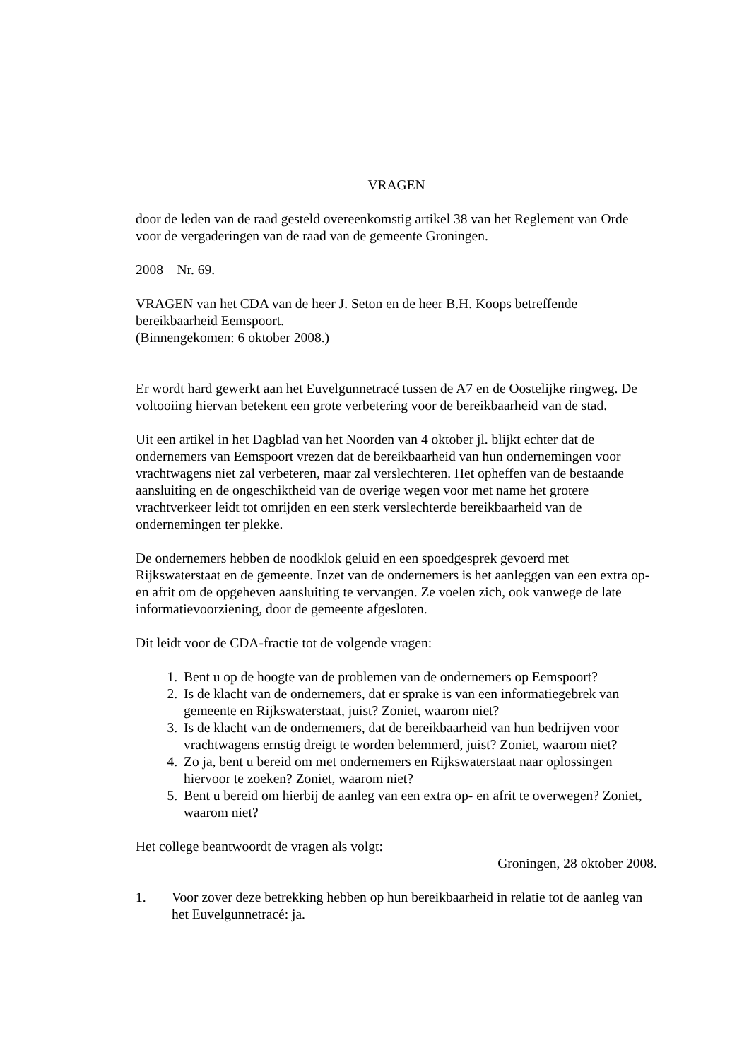VRAGEN
door de leden van de raad gesteld overeenkomstig artikel 38 van het Reglement van Orde voor de vergaderingen van de raad van de gemeente Groningen.
2008 – Nr. 69.
VRAGEN van het CDA van de heer J. Seton en de heer B.H. Koops betreffende bereikbaarheid Eemspoort.
(Binnengekomen: 6 oktober 2008.)
Er wordt hard gewerkt aan het Euvelgunnetracé tussen de A7 en de Oostelijke ringweg. De voltooiing hiervan betekent een grote verbetering voor de bereikbaarheid van de stad.
Uit een artikel in het Dagblad van het Noorden van 4 oktober jl. blijkt echter dat de ondernemers van Eemspoort vrezen dat de bereikbaarheid van hun ondernemingen voor vrachtwagens niet zal verbeteren, maar zal verslechteren. Het opheffen van de bestaande aansluiting en de ongeschiktheid van de overige wegen voor met name het grotere vrachtverkeer leidt tot omrijden en een sterk verslechterde bereikbaarheid van de ondernemingen ter plekke.
De ondernemers hebben de noodklok geluid en een spoedgesprek gevoerd met Rijkswaterstaat en de gemeente. Inzet van de ondernemers is het aanleggen van een extra op- en afrit om de opgeheven aansluiting te vervangen. Ze voelen zich, ook vanwege de late informatievoorziening, door de gemeente afgesloten.
Dit leidt voor de CDA-fractie tot de volgende vragen:
1. Bent u op de hoogte van de problemen van de ondernemers op Eemspoort?
2. Is de klacht van de ondernemers, dat er sprake is van een informatiegebrek van gemeente en Rijkswaterstaat, juist? Zoniet, waarom niet?
3. Is de klacht van de ondernemers, dat de bereikbaarheid van hun bedrijven voor vrachtwagens ernstig dreigt te worden belemmerd, juist? Zoniet, waarom niet?
4. Zo ja, bent u bereid om met ondernemers en Rijkswaterstaat naar oplossingen hiervoor te zoeken? Zoniet, waarom niet?
5. Bent u bereid om hierbij de aanleg van een extra op- en afrit te overwegen? Zoniet, waarom niet?
Het college beantwoordt de vragen als volgt:
Groningen, 28 oktober 2008.
1. Voor zover deze betrekking hebben op hun bereikbaarheid in relatie tot de aanleg van het Euvelgunnetracé: ja.